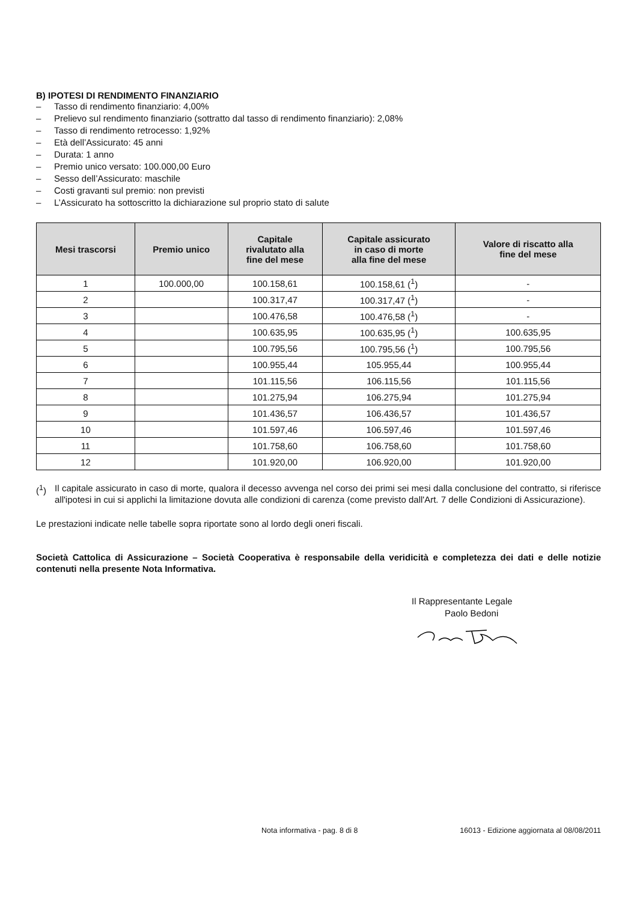B) IPOTESI DI RENDIMENTO FINANZIARIO
– Tasso di rendimento finanziario: 4,00%
– Prelievo sul rendimento finanziario (sottratto dal tasso di rendimento finanziario): 2,08%
– Tasso di rendimento retrocesso: 1,92%
– Età dell’Assicurato: 45 anni
– Durata: 1 anno
– Premio unico versato: 100.000,00 Euro
– Sesso dell’Assicurato: maschile
– Costi gravanti sul premio: non previsti
– L’Assicurato ha sottoscritto la dichiarazione sul proprio stato di salute
| Mesi trascorsi | Premio unico | Capitale rivalutato alla fine del mese | Capitale assicurato in caso di morte alla fine del mese | Valore di riscatto alla fine del mese |
| --- | --- | --- | --- | --- |
| 1 | 100.000,00 | 100.158,61 | 100.158,61 (<sup>1</sup>) | - |
| 2 | | 100.317,47 | 100.317,47 (<sup>1</sup>) | - |
| 3 | | 100.476,58 | 100.476,58 (<sup>1</sup>) | - |
| 4 | | 100.635,95 | 100.635,95 (<sup>1</sup>) | 100.635,95 |
| 5 | | 100.795,56 | 100.795,56 (<sup>1</sup>) | 100.795,56 |
| 6 | | 100.955,44 | 105.955,44 | 100.955,44 |
| 7 | | 101.115,56 | 106.115,56 | 101.115,56 |
| 8 | | 101.275,94 | 106.275,94 | 101.275,94 |
| 9 | | 101.436,57 | 106.436,57 | 101.436,57 |
| 10 | | 101.597,46 | 106.597,46 | 101.597,46 |
| 11 | | 101.758,60 | 106.758,60 | 101.758,60 |
| 12 | | 101.920,00 | 106.920,00 | 101.920,00 |
(<sup>1</sup>) Il capitale assicurato in caso di morte, qualora il decesso avvenga nel corso dei primi sei mesi dalla conclusione del contratto, si riferisce all'ipotesi in cui si applichi la limitazione dovuta alle condizioni di carenza (come previsto dall'Art. 7 delle Condizioni di Assicurazione).
Le prestazioni indicate nelle tabelle sopra riportate sono al lordo degli oneri fiscali.
Società Cattolica di Assicurazione – Società Cooperativa è responsabile della veridicità e completezza dei dati e delle notizie contenuti nella presente Nota Informativa.
Il Rappresentante Legale
Paolo Bedoni
Nota informativa - pag. 8 di 8 16013 - Edizione aggiornata al 08/08/2011